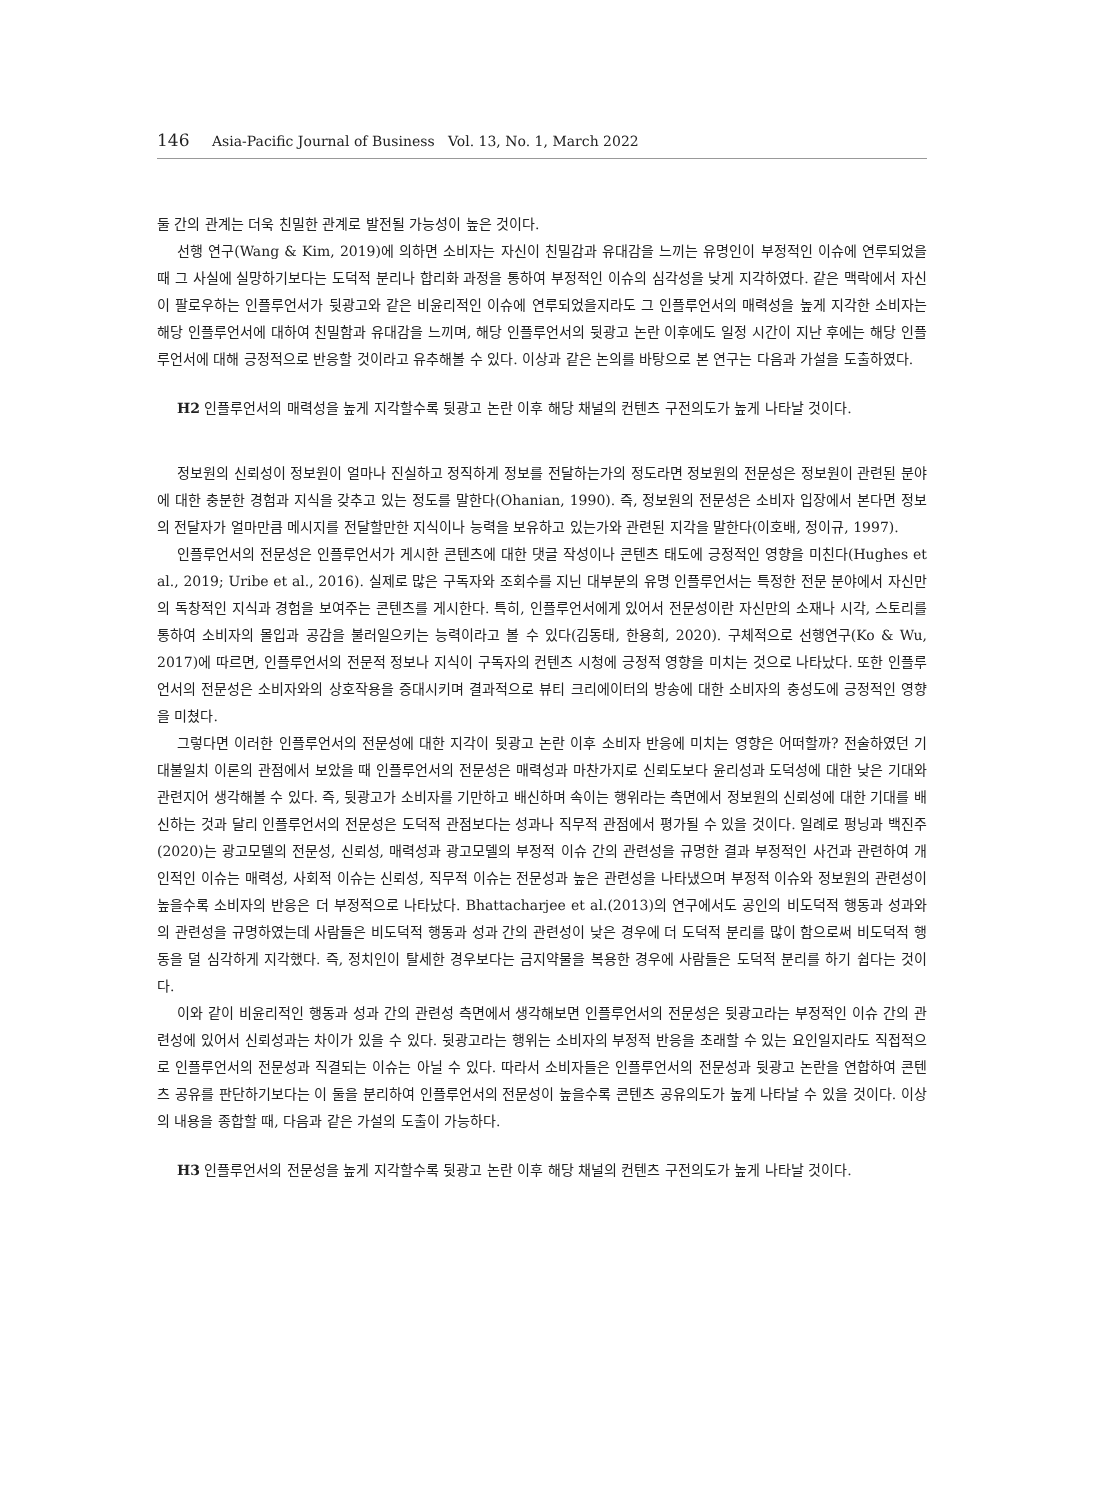146 Asia-Pacific Journal of Business Vol. 13, No. 1, March 2022
둘 간의 관계는 더욱 친밀한 관계로 발전될 가능성이 높은 것이다.
선행 연구(Wang & Kim, 2019)에 의하면 소비자는 자신이 친밀감과 유대감을 느끼는 유명인이 부정적인 이슈에 연루되었을 때 그 사실에 실망하기보다는 도덕적 분리나 합리화 과정을 통하여 부정적인 이슈의 심각성을 낮게 지각하였다. 같은 맥락에서 자신이 팔로우하는 인플루언서가 뒷광고와 같은 비윤리적인 이슈에 연루되었을지라도 그 인플루언서의 매력성을 높게 지각한 소비자는 해당 인플루언서에 대하여 친밀함과 유대감을 느끼며, 해당 인플루언서의 뒷광고 논란 이후에도 일정 시간이 지난 후에는 해당 인플루언서에 대해 긍정적으로 반응할 것이라고 유추해볼 수 있다. 이상과 같은 논의를 바탕으로 본 연구는 다음과 가설을 도출하였다.
H2 인플루언서의 매력성을 높게 지각할수록 뒷광고 논란 이후 해당 채널의 컨텐츠 구전의도가 높게 나타날 것이다.
정보원의 신뢰성이 정보원이 얼마나 진실하고 정직하게 정보를 전달하는가의 정도라면 정보원의 전문성은 정보원이 관련된 분야에 대한 충분한 경험과 지식을 갖추고 있는 정도를 말한다(Ohanian, 1990). 즉, 정보원의 전문성은 소비자 입장에서 본다면 정보의 전달자가 얼마만큼 메시지를 전달할만한 지식이나 능력을 보유하고 있는가와 관련된 지각을 말한다(이호배, 정이규, 1997).
인플루언서의 전문성은 인플루언서가 게시한 콘텐츠에 대한 댓글 작성이나 콘텐츠 태도에 긍정적인 영향을 미친다(Hughes et al., 2019; Uribe et al., 2016). 실제로 많은 구독자와 조회수를 지닌 대부분의 유명 인플루언서는 특정한 전문 분야에서 자신만의 독창적인 지식과 경험을 보여주는 콘텐츠를 게시한다. 특히, 인플루언서에게 있어서 전문성이란 자신만의 소재나 시각, 스토리를 통하여 소비자의 몰입과 공감을 불러일으키는 능력이라고 볼 수 있다(김동태, 한용희, 2020). 구체적으로 선행연구(Ko & Wu, 2017)에 따르면, 인플루언서의 전문적 정보나 지식이 구독자의 컨텐츠 시청에 긍정적 영향을 미치는 것으로 나타났다. 또한 인플루언서의 전문성은 소비자와의 상호작용을 증대시키며 결과적으로 뷰티 크리에이터의 방송에 대한 소비자의 충성도에 긍정적인 영향을 미쳤다.
그렇다면 이러한 인플루언서의 전문성에 대한 지각이 뒷광고 논란 이후 소비자 반응에 미치는 영향은 어떠할까? 전술하였던 기대불일치 이론의 관점에서 보았을 때 인플루언서의 전문성은 매력성과 마찬가지로 신뢰도보다 윤리성과 도덕성에 대한 낮은 기대와 관련지어 생각해볼 수 있다. 즉, 뒷광고가 소비자를 기만하고 배신하며 속이는 행위라는 측면에서 정보원의 신뢰성에 대한 기대를 배신하는 것과 달리 인플루언서의 전문성은 도덕적 관점보다는 성과나 직무적 관점에서 평가될 수 있을 것이다. 일례로 펑닝과 백진주(2020)는 광고모델의 전문성, 신뢰성, 매력성과 광고모델의 부정적 이슈 간의 관련성을 규명한 결과 부정적인 사건과 관련하여 개인적인 이슈는 매력성, 사회적 이슈는 신뢰성, 직무적 이슈는 전문성과 높은 관련성을 나타냈으며 부정적 이슈와 정보원의 관련성이 높을수록 소비자의 반응은 더 부정적으로 나타났다. Bhattacharjee et al.(2013)의 연구에서도 공인의 비도덕적 행동과 성과와의 관련성을 규명하였는데 사람들은 비도덕적 행동과 성과 간의 관련성이 낮은 경우에 더 도덕적 분리를 많이 함으로써 비도덕적 행동을 덜 심각하게 지각했다. 즉, 정치인이 탈세한 경우보다는 금지약물을 복용한 경우에 사람들은 도덕적 분리를 하기 쉽다는 것이다.
이와 같이 비윤리적인 행동과 성과 간의 관련성 측면에서 생각해보면 인플루언서의 전문성은 뒷광고라는 부정적인 이슈 간의 관련성에 있어서 신뢰성과는 차이가 있을 수 있다. 뒷광고라는 행위는 소비자의 부정적 반응을 초래할 수 있는 요인일지라도 직접적으로 인플루언서의 전문성과 직결되는 이슈는 아닐 수 있다. 따라서 소비자들은 인플루언서의 전문성과 뒷광고 논란을 연합하여 콘텐츠 공유를 판단하기보다는 이 둘을 분리하여 인플루언서의 전문성이 높을수록 콘텐츠 공유의도가 높게 나타날 수 있을 것이다. 이상의 내용을 종합할 때, 다음과 같은 가설의 도출이 가능하다.
H3 인플루언서의 전문성을 높게 지각할수록 뒷광고 논란 이후 해당 채널의 컨텐츠 구전의도가 높게 나타날 것이다.